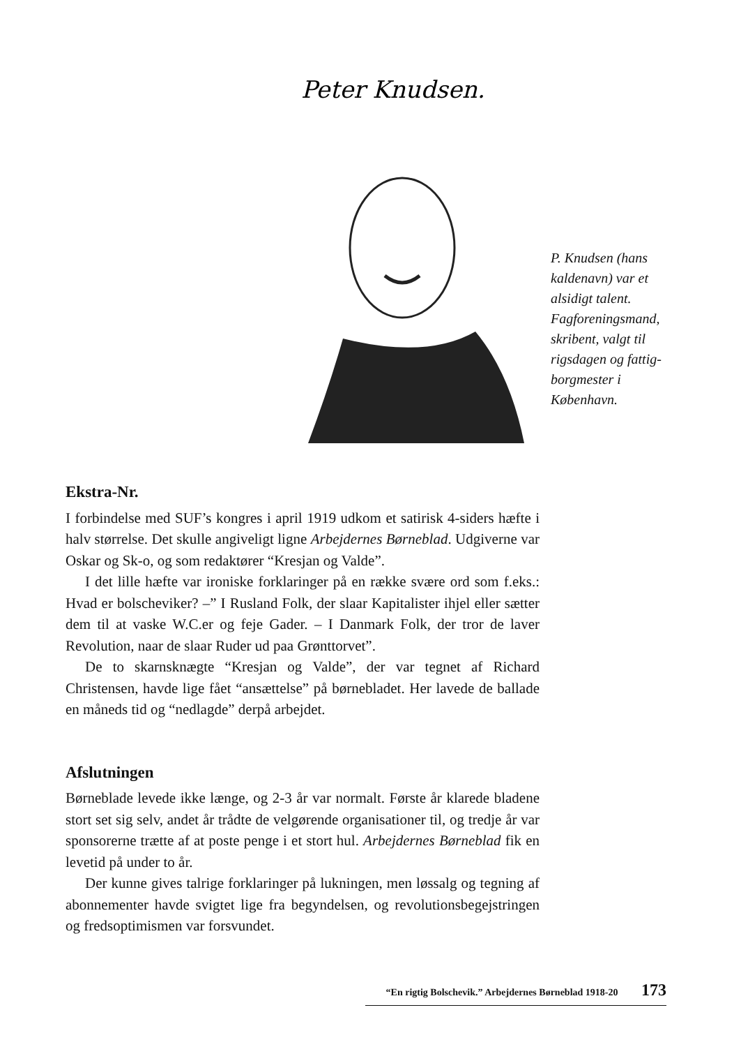Peter Knudsen.
P. Knudsen (hans kaldenavn) var et alsidigt talent. Fagforeningsmand, skribent, valgt til rigsdagen og fattig-borgmester i København.
Ekstra-Nr.
I forbindelse med SUF’s kongres i april 1919 udkom et satirisk 4-siders hæfte i halv størrelse. Det skulle angiveligt ligne Arbejdernes Børneblad. Udgiverne var Oskar og Sk-o, og som redaktører “Kresjan og Valde”.
I det lille hæfte var ironiske forklaringer på en række svære ord som f.eks.: Hvad er bolscheviker? –” I Rusland Folk, der slaar Kapitalister ihjel eller sætter dem til at vaske W.C.er og feje Gader. – I Danmark Folk, der tror de laver Revolution, naar de slaar Ruder ud paa Grønttorvet”.
De to skarnsknægte “Kresjan og Valde”, der var tegnet af Richard Christensen, havde lige fået “ansættelse” på børnebladet. Her lavede de ballade en måneds tid og “nedlagde” derpå arbejdet.
Afslutningen
Børneblade levede ikke længe, og 2-3 år var normalt. Første år klarede bladene stort set sig selv, andet år trådte de velgørende organisationer til, og tredje år var sponsorerne trætte af at poste penge i et stort hul. Arbejdernes Børneblad fik en levetid på under to år.
Der kunne gives talrige forklaringer på lukningen, men løssalg og tegning af abonnementer havde svigtet lige fra begyndelsen, og revolutionsbegejstringen og fredsoptimismen var forsvundet.
“En rigtig Bolschevik.” Arbejdernes Børneblad 1918-20 173